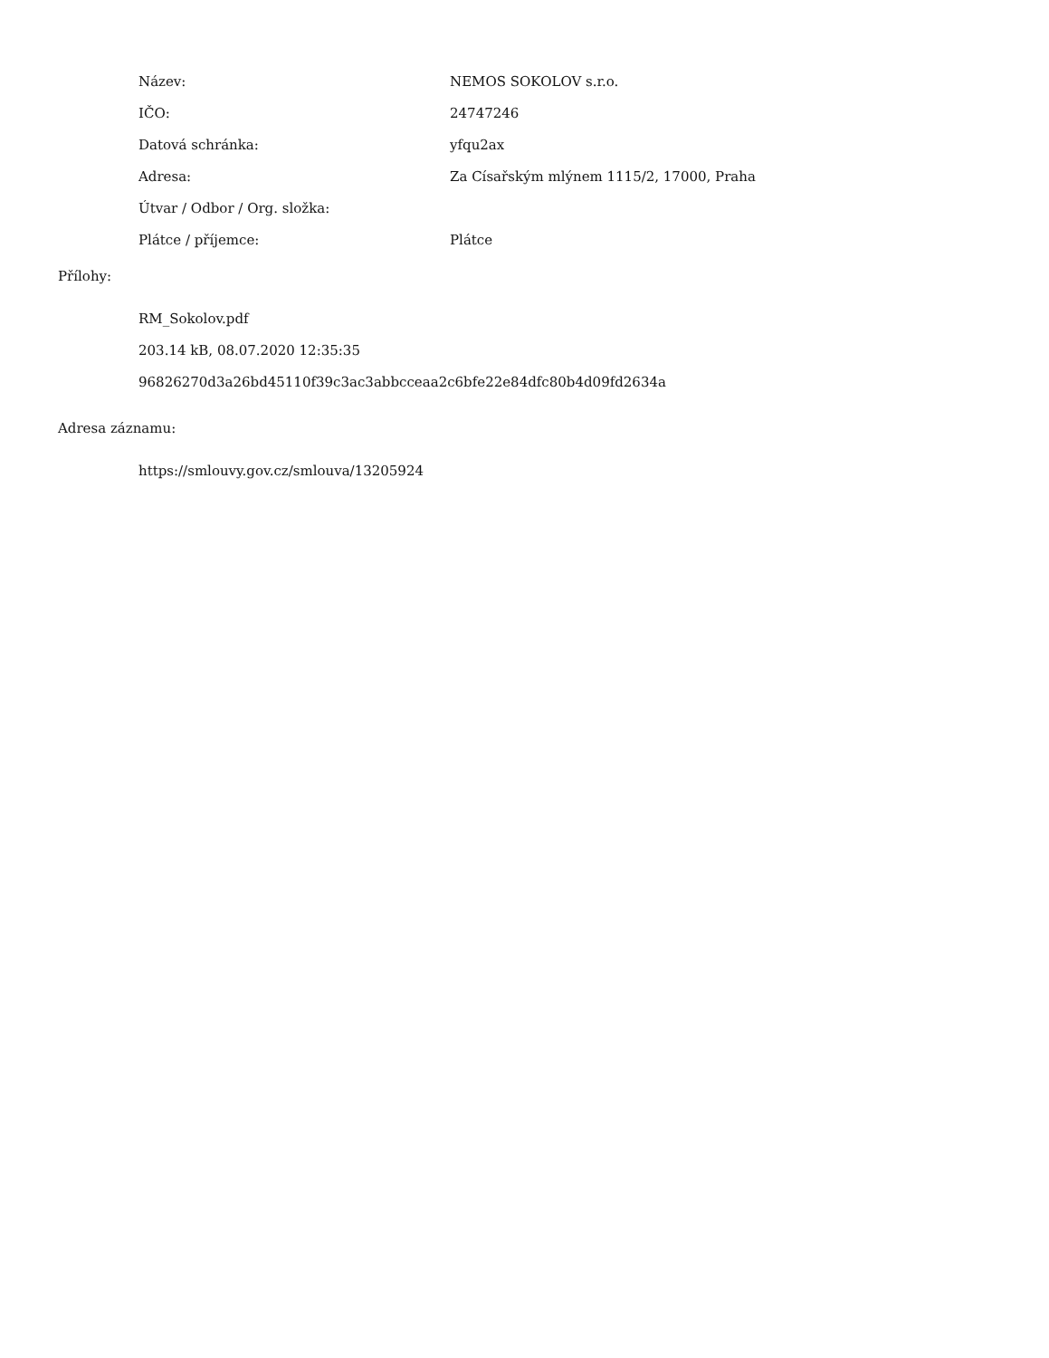| Název: | NEMOS SOKOLOV s.r.o. |
| IČO: | 24747246 |
| Datová schránka: | yfqu2ax |
| Adresa: | Za Císařským mlýnem 1115/2, 17000, Praha |
| Útvar / Odbor / Org. složka: | |
| Plátce / příjemce: | Plátce |
Přílohy:
RM_Sokolov.pdf
203.14 kB, 08.07.2020 12:35:35
96826270d3a26bd45110f39c3ac3abbcceaa2c6bfe22e84dfc80b4d09fd2634a
Adresa záznamu:
https://smlouvy.gov.cz/smlouva/13205924